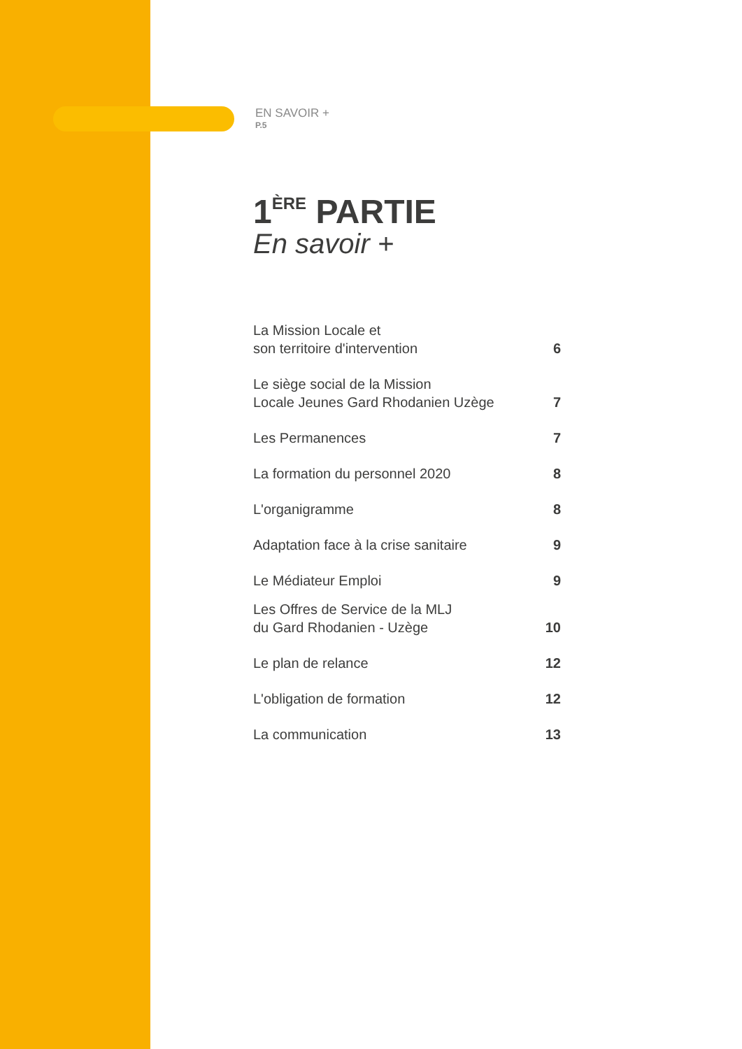EN SAVOIR +
P.5
1<sup>ÈRE</sup> PARTIE
En savoir +
La Mission Locale et
son territoire d'intervention 6
Le siège social de la Mission
Locale Jeunes Gard Rhodanien Uzège 7
Les Permanences 7
La formation du personnel 2020 8
L'organigramme 8
Adaptation face à la crise sanitaire 9
Le Médiateur Emploi 9
Les Offres de Service de la MLJ
du Gard Rhodanien - Uzège 10
Le plan de relance 12
L'obligation de formation 12
La communication 13